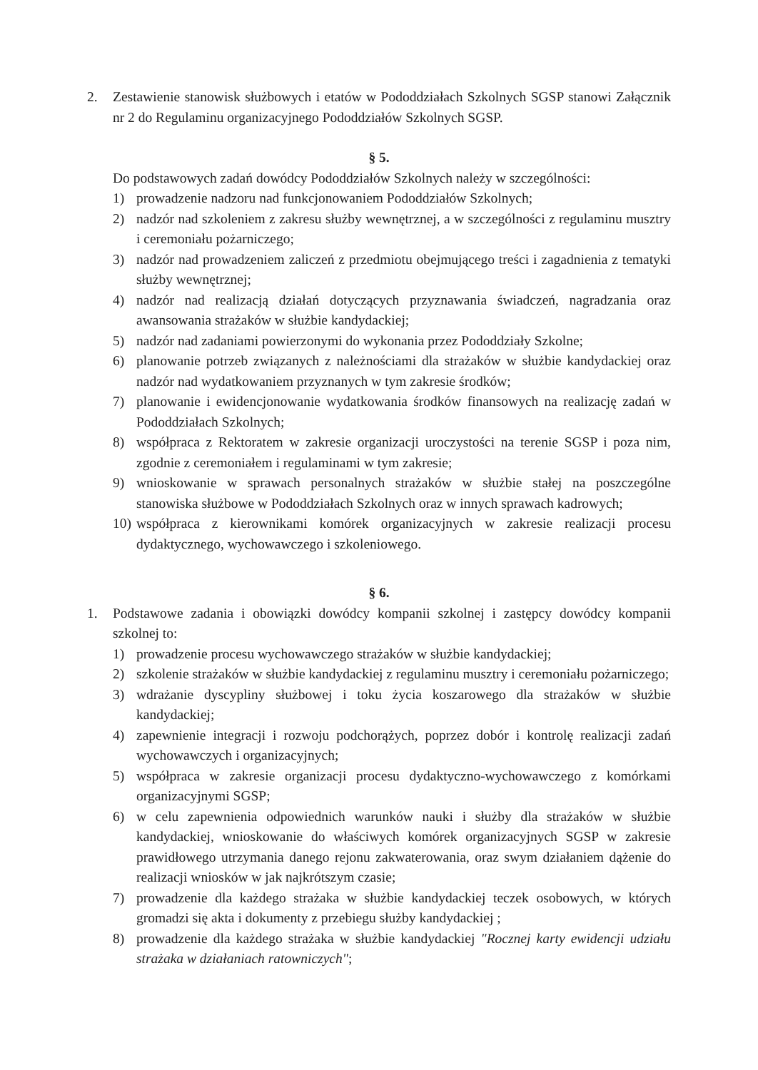2. Zestawienie stanowisk służbowych i etatów w Pododdziałach Szkolnych SGSP stanowi Załącznik nr 2 do Regulaminu organizacyjnego Pododdziałów Szkolnych SGSP.
§ 5.
Do podstawowych zadań dowódcy Pododdziałów Szkolnych należy w szczególności:
1) prowadzenie nadzoru nad funkcjonowaniem Pododdziałów Szkolnych;
2) nadzór nad szkoleniem z zakresu służby wewnętrznej, a w szczególności z regulaminu musztry i ceremoniału pożarniczego;
3) nadzór nad prowadzeniem zaliczeń z przedmiotu obejmującego treści i zagadnienia z tematyki służby wewnętrznej;
4) nadzór nad realizacją działań dotyczących przyznawania świadczeń, nagradzania oraz awansowania strażaków w służbie kandydackiej;
5) nadzór nad zadaniami powierzonymi do wykonania przez Pododdziały Szkolne;
6) planowanie potrzeb związanych z należnościami dla strażaków w służbie kandydackiej oraz nadzór nad wydatkowaniem przyznanych w tym zakresie środków;
7) planowanie i ewidencjonowanie wydatkowania środków finansowych na realizację zadań w Pododdziałach Szkolnych;
8) współpraca z Rektoratem w zakresie organizacji uroczystości na terenie SGSP i poza nim, zgodnie z ceremoniałem i regulaminami w tym zakresie;
9) wnioskowanie w sprawach personalnych strażaków w służbie stałej na poszczególne stanowiska służbowe w Pododdziałach Szkolnych oraz w innych sprawach kadrowych;
10) współpraca z kierownikami komórek organizacyjnych w zakresie realizacji procesu dydaktycznego, wychowawczego i szkoleniowego.
§ 6.
1. Podstawowe zadania i obowiązki dowódcy kompanii szkolnej i zastępcy dowódcy kompanii szkolnej to:
1) prowadzenie procesu wychowawczego strażaków w służbie kandydackiej;
2) szkolenie strażaków w służbie kandydackiej z regulaminu musztry i ceremoniału pożarniczego;
3) wdrażanie dyscypliny służbowej i toku życia koszarowego dla strażaków w służbie kandydackiej;
4) zapewnienie integracji i rozwoju podchorążych, poprzez dobór i kontrolę realizacji zadań wychowawczych i organizacyjnych;
5) współpraca w zakresie organizacji procesu dydaktyczno-wychowawczego z komórkami organizacyjnymi SGSP;
6) w celu zapewnienia odpowiednich warunków nauki i służby dla strażaków w służbie kandydackiej, wnioskowanie do właściwych komórek organizacyjnych SGSP w zakresie prawidłowego utrzymania danego rejonu zakwaterowania, oraz swym działaniem dążenie do realizacji wniosków w jak najkrótszym czasie;
7) prowadzenie dla każdego strażaka w służbie kandydackiej teczek osobowych, w których gromadzi się akta i dokumenty z przebiegu służby kandydackiej ;
8) prowadzenie dla każdego strażaka w służbie kandydackiej "Rocznej karty ewidencji udziału strażaka w działaniach ratowniczych";